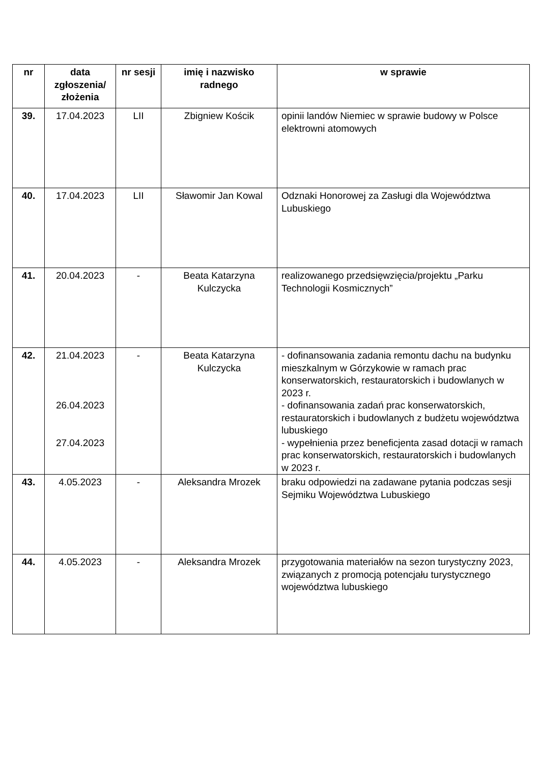| nr | data zgłoszenia/ złożenia | nr sesji | imię i nazwisko radnego | w sprawie |
| --- | --- | --- | --- | --- |
| 39. | 17.04.2023 | LII | Zbigniew Kościk | opinii landów Niemiec w sprawie budowy w Polsce elektrowni atomowych |
| 40. | 17.04.2023 | LII | Sławomir Jan Kowal | Odznaki Honorowej za Zasługi dla Województwa Lubuskiego |
| 41. | 20.04.2023 | - | Beata Katarzyna Kulczycka | realizowanego przedsięwzięcia/projektu „Parku Technologii Kosmicznych” |
| 42. | 21.04.2023 26.04.2023 27.04.2023 | - | Beata Katarzyna Kulczycka | - dofinansowania zadania remontu dachu na budynku mieszkalnym w Górzykowie w ramach prac konserwatorskich, restauratorskich i budowlanych w 2023 r. - dofinansowania zadań prac konserwatorskich, restauratorskich i budowlanych z budżetu województwa lubuskiego - wypełnienia przez beneficjenta zasad dotacji w ramach prac konserwatorskich, restauratorskich i budowlanych w 2023 r. |
| 43. | 4.05.2023 | - | Aleksandra Mrozek | braku odpowiedzi na zadawane pytania podczas sesji Sejmiku Województwa Lubuskiego |
| 44. | 4.05.2023 | - | Aleksandra Mrozek | przygotowania materiałów na sezon turystyczny 2023, związanych z promocją potencjału turystycznego województwa lubuskiego |